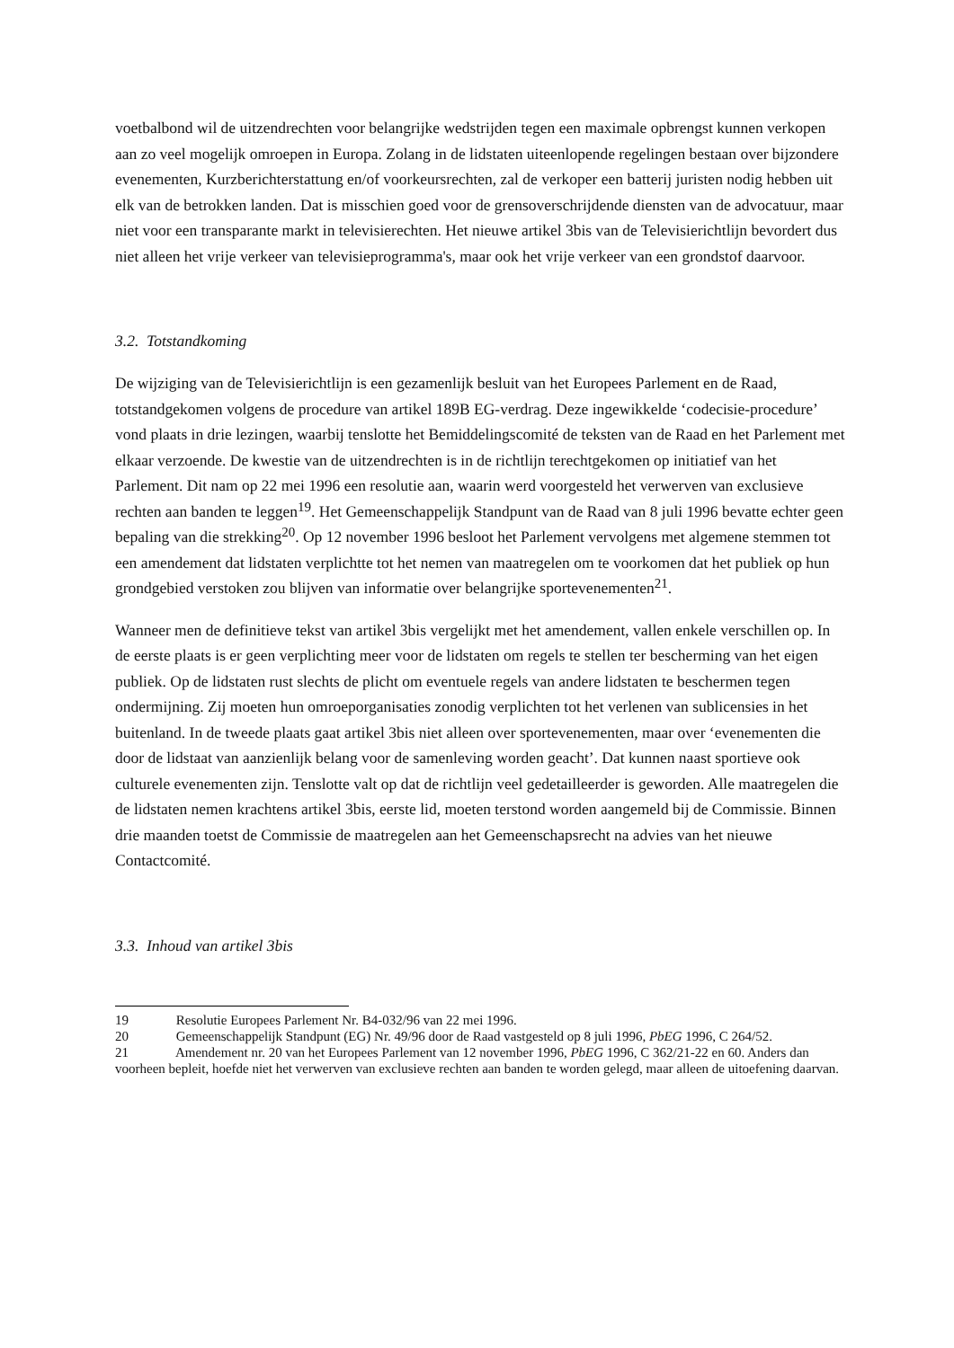voetbalbond wil de uitzendrechten voor belangrijke wedstrijden tegen een maximale opbrengst kunnen verkopen aan zo veel mogelijk omroepen in Europa. Zolang in de lidstaten uiteenlopende regelingen bestaan over bijzondere evenementen, Kurzberichterstattung en/of voorkeursrechten, zal de verkoper een batterij juristen nodig hebben uit elk van de betrokken landen. Dat is misschien goed voor de grensoverschrijdende diensten van de advocatuur, maar niet voor een transparante markt in televisierechten. Het nieuwe artikel 3bis van de Televisierichtlijn bevordert dus niet alleen het vrije verkeer van televisieprogramma's, maar ook het vrije verkeer van een grondstof daarvoor.
3.2. Totstandkoming
De wijziging van de Televisierichtlijn is een gezamenlijk besluit van het Europees Parlement en de Raad, totstandgekomen volgens de procedure van artikel 189B EG-verdrag. Deze ingewikkelde ‘codecisie-procedure’ vond plaats in drie lezingen, waarbij tenslotte het Bemiddelingscomité de teksten van de Raad en het Parlement met elkaar verzoende. De kwestie van de uitzendrechten is in de richtlijn terechtgekomen op initiatief van het Parlement. Dit nam op 22 mei 1996 een resolutie aan, waarin werd voorgesteld het verwerven van exclusieve rechten aan banden te leggen<sup>19</sup>. Het Gemeenschappelijk Standpunt van de Raad van 8 juli 1996 bevatte echter geen bepaling van die strekking<sup>20</sup>. Op 12 november 1996 besloot het Parlement vervolgens met algemene stemmen tot een amendement dat lidstaten verplichtte tot het nemen van maatregelen om te voorkomen dat het publiek op hun grondgebied verstoken zou blijven van informatie over belangrijke sportevenementen<sup>21</sup>.
Wanneer men de definitieve tekst van artikel 3bis vergelijkt met het amendement, vallen enkele verschillen op. In de eerste plaats is er geen verplichting meer voor de lidstaten om regels te stellen ter bescherming van het eigen publiek. Op de lidstaten rust slechts de plicht om eventuele regels van andere lidstaten te beschermen tegen ondermijning. Zij moeten hun omroeporganisaties zonodig verplichten tot het verlenen van sublicensies in het buitenland. In de tweede plaats gaat artikel 3bis niet alleen over sportevenementen, maar over ‘evenementen die door de lidstaat van aanzienlijk belang voor de samenleving worden geacht’. Dat kunnen naast sportieve ook culturele evenementen zijn. Tenslotte valt op dat de richtlijn veel gedetailleerder is geworden. Alle maatregelen die de lidstaten nemen krachtens artikel 3bis, eerste lid, moeten terstond worden aangemeld bij de Commissie. Binnen drie maanden toetst de Commissie de maatregelen aan het Gemeenschapsrecht na advies van het nieuwe Contactcomité.
3.3. Inhoud van artikel 3bis
19 Resolutie Europees Parlement Nr. B4-032/96 van 22 mei 1996.
20 Gemeenschappelijk Standpunt (EG) Nr. 49/96 door de Raad vastgesteld op 8 juli 1996, PbEG 1996, C 264/52.
21 Amendement nr. 20 van het Europees Parlement van 12 november 1996, PbEG 1996, C 362/21-22 en 60. Anders dan voorheen bepleit, hoefde niet het verwerven van exclusieve rechten aan banden te worden gelegd, maar alleen de uitoefening daarvan.